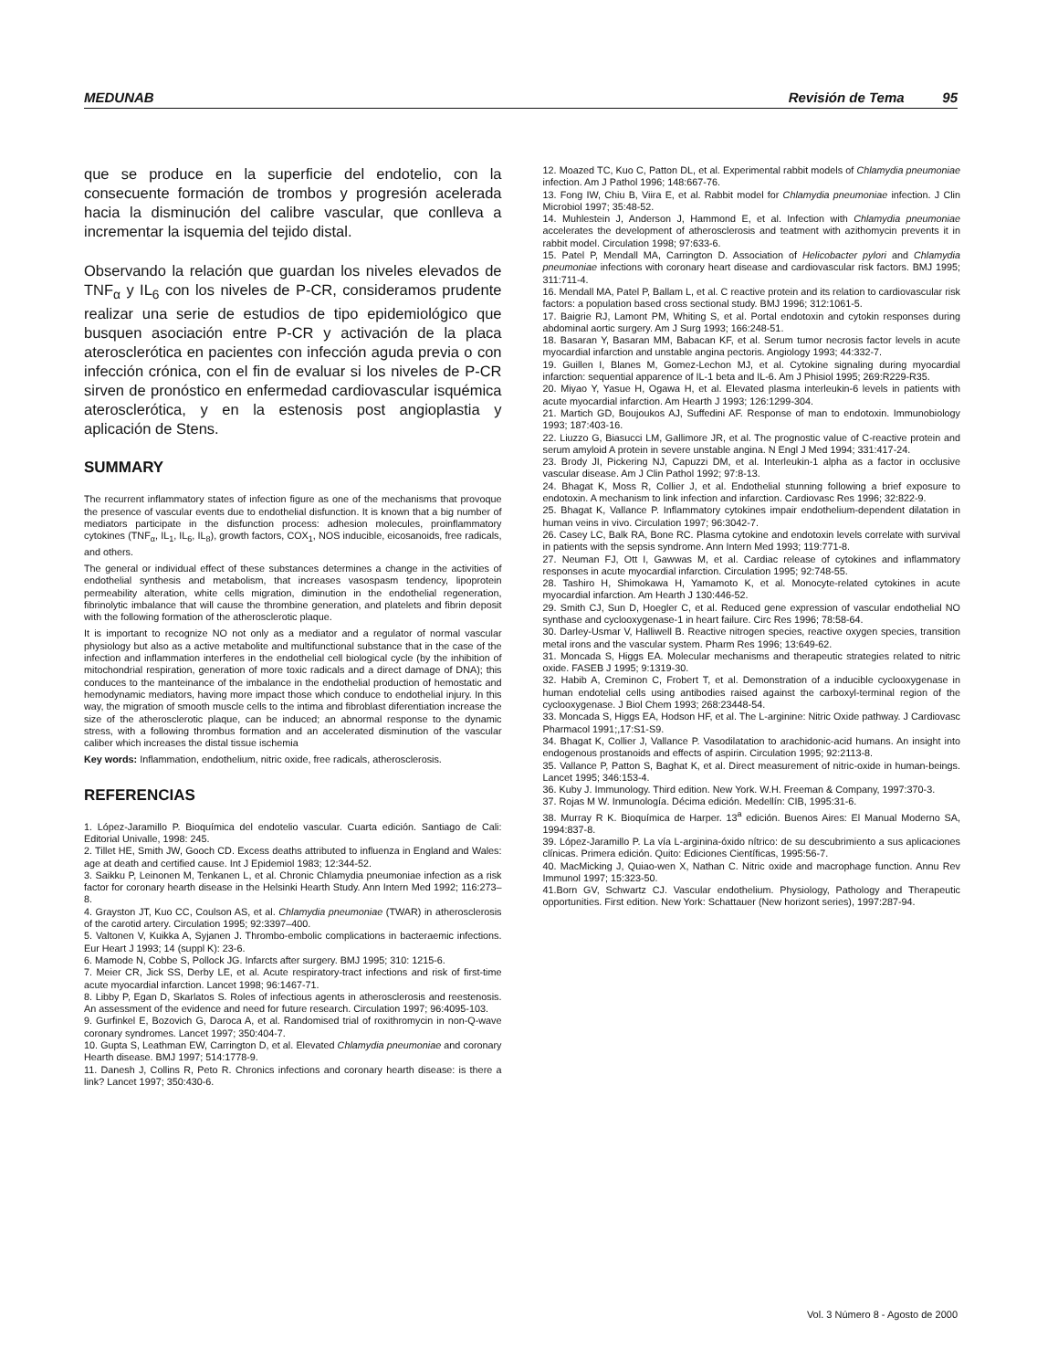MEDUNAB Revisión de Tema 95
que se produce en la superficie del endotelio, con la consecuente formación de trombos y progresión acelerada hacia la disminución del calibre vascular, que conlleva a incrementar la isquemia del tejido distal.
Observando la relación que guardan los niveles elevados de TNF<sub>α</sub> y IL<sub>6</sub> con los niveles de P-CR, consideramos prudente realizar una serie de estudios de tipo epidemiológico que busquen asociación entre P-CR y activación de la placa aterosclerótica en pacientes con infección aguda previa o con infección crónica, con el fin de evaluar si los niveles de P-CR sirven de pronóstico en enfermedad cardiovascular isquémica aterosclerótica, y en la estenosis post angioplastia y aplicación de Stens.
SUMMARY
The recurrent inflammatory states of infection figure as one of the mechanisms that provoque the presence of vascular events due to endothelial disfunction. It is known that a big number of mediators participate in the disfunction process: adhesion molecules, proinflammatory cytokines (TNF<sub>α</sub>, IL<sub>1</sub>, IL<sub>6</sub>, IL<sub>8</sub>), growth factors, COX<sub>1</sub>, NOS inducible, eicosanoids, free radicals, and others.
The general or individual effect of these substances determines a change in the activities of endothelial synthesis and metabolism, that increases vasospasm tendency, lipoprotein permeability alteration, white cells migration, diminution in the endothelial regeneration, fibrinolytic imbalance that will cause the thrombine generation, and platelets and fibrin deposit with the following formation of the atherosclerotic plaque.
It is important to recognize NO not only as a mediator and a regulator of normal vascular physiology but also as a active metabolite and multifunctional substance that in the case of the infection and inflammation interferes in the endothelial cell biological cycle (by the inhibition of mitochondrial respiration, generation of more toxic radicals and a direct damage of DNA); this conduces to the manteinance of the imbalance in the endothelial production of hemostatic and hemodynamic mediators, having more impact those which conduce to endothelial injury. In this way, the migration of smooth muscle cells to the intima and fibroblast diferentiation increase the size of the atherosclerotic plaque, can be induced; an abnormal response to the dynamic stress, with a following thrombus formation and an accelerated disminution of the vascular caliber which increases the distal tissue ischemia
Key words: Inflammation, endothelium, nitric oxide, free radicals, atherosclerosis.
REFERENCIAS
1. López-Jaramillo P. Bioquímica del endotelio vascular. Cuarta edición. Santiago de Cali: Editorial Univalle, 1998: 245.
2. Tillet HE, Smith JW, Gooch CD. Excess deaths attributed to influenza in England and Wales: age at death and certified cause. Int J Epidemiol 1983; 12:344-52.
3. Saikku P, Leinonen M, Tenkanen L, et al. Chronic Chlamydia pneumoniae infection as a risk factor for coronary hearth disease in the Helsinki Hearth Study. Ann Intern Med 1992; 116:273–8.
4. Grayston JT, Kuo CC, Coulson AS, et al. Chlamydia pneumoniae (TWAR) in atherosclerosis of the carotid artery. Circulation 1995; 92:3397–400.
5. Valtonen V, Kuikka A, Syjanen J. Thrombo-embolic complications in bacteraemic infections. Eur Heart J 1993; 14 (suppl K): 23-6.
6. Mamode N, Cobbe S, Pollock JG. Infarcts after surgery. BMJ 1995; 310: 1215-6.
7. Meier CR, Jick SS, Derby LE, et al. Acute respiratory-tract infections and risk of first-time acute myocardial infarction. Lancet 1998; 96:1467-71.
8. Libby P, Egan D, Skarlatos S. Roles of infectious agents in atherosclerosis and reestenosis. An assessment of the evidence and need for future research. Circulation 1997; 96:4095-103.
9. Gurfinkel E, Bozovich G, Daroca A, et al. Randomised trial of roxithromycin in non-Q-wave coronary syndromes. Lancet 1997; 350:404-7.
10. Gupta S, Leathman EW, Carrington D, et al. Elevated Chlamydia pneumoniae and coronary Hearth disease. BMJ 1997; 514:1778-9.
11. Danesh J, Collins R, Peto R. Chronics infections and coronary hearth disease: is there a link? Lancet 1997; 350:430-6.
12. Moazed TC, Kuo C, Patton DL, et al. Experimental rabbit models of Chlamydia pneumoniae infection. Am J Pathol 1996; 148:667-76.
13. Fong IW, Chiu B, Viira E, et al. Rabbit model for Chlamydia pneumoniae infection. J Clin Microbiol 1997; 35:48-52.
14. Muhlestein J, Anderson J, Hammond E, et al. Infection with Chlamydia pneumoniae accelerates the development of atherosclerosis and teatment with azithomycin prevents it in rabbit model. Circulation 1998; 97:633-6.
15. Patel P, Mendall MA, Carrington D. Association of Helicobacter pylori and Chlamydia pneumoniae infections with coronary heart disease and cardiovascular risk factors. BMJ 1995; 311:711-4.
16. Mendall MA, Patel P, Ballam L, et al. C reactive protein and its relation to cardiovascular risk factors: a population based cross sectional study. BMJ 1996; 312:1061-5.
17. Baigrie RJ, Lamont PM, Whiting S, et al. Portal endotoxin and cytokin responses during abdominal aortic surgery. Am J Surg 1993; 166:248-51.
18. Basaran Y, Basaran MM, Babacan KF, et al. Serum tumor necrosis factor levels in acute myocardial infarction and unstable angina pectoris. Angiology 1993; 44:332-7.
19. Guillen I, Blanes M, Gomez-Lechon MJ, et al. Cytokine signaling during myocardial infarction: sequential apparence of IL-1 beta and IL-6. Am J Phisiol 1995; 269:R229-R35.
20. Miyao Y, Yasue H, Ogawa H, et al. Elevated plasma interleukin-6 levels in patients with acute myocardial infarction. Am Hearth J 1993; 126:1299-304.
21. Martich GD, Boujoukos AJ, Suffedini AF. Response of man to endotoxin. Immunobiology 1993; 187:403-16.
22. Liuzzo G, Biasucci LM, Gallimore JR, et al. The prognostic value of C-reactive protein and serum amyloid A protein in severe unstable angina. N Engl J Med 1994; 331:417-24.
23. Brody JI, Pickering NJ, Capuzzi DM, et al. Interleukin-1 alpha as a factor in occlusive vascular disease. Am J Clin Pathol 1992; 97:8-13.
24. Bhagat K, Moss R, Collier J, et al. Endothelial stunning following a brief exposure to endotoxin. A mechanism to link infection and infarction. Cardiovasc Res 1996; 32:822-9.
25. Bhagat K, Vallance P. Inflammatory cytokines impair endothelium-dependent dilatation in human veins in vivo. Circulation 1997; 96:3042-7.
26. Casey LC, Balk RA, Bone RC. Plasma cytokine and endotoxin levels correlate with survival in patients with the sepsis syndrome. Ann Intern Med 1993; 119:771-8.
27. Neuman FJ, Ott I, Gawwas M, et al. Cardiac release of cytokines and inflammatory responses in acute myocardial infarction. Circulation 1995; 92:748-55.
28. Tashiro H, Shimokawa H, Yamamoto K, et al. Monocyte-related cytokines in acute myocardial infarction. Am Hearth J 130:446-52.
29. Smith CJ, Sun D, Hoegler C, et al. Reduced gene expression of vascular endothelial NO synthase and cyclooxygenase-1 in heart failure. Circ Res 1996; 78:58-64.
30. Darley-Usmar V, Halliwell B. Reactive nitrogen species, reactive oxygen species, transition metal irons and the vascular system. Pharm Res 1996; 13:649-62.
31. Moncada S, Higgs EA. Molecular mechanisms and therapeutic strategies related to nitric oxide. FASEB J 1995; 9:1319-30.
32. Habib A, Creminon C, Frobert T, et al. Demonstration of a inducible cyclooxygenase in human endotelial cells using antibodies raised against the carboxyl-terminal region of the cyclooxygenase. J Biol Chem 1993; 268:23448-54.
33. Moncada S, Higgs EA, Hodson HF, et al. The L-arginine: Nitric Oxide pathway. J Cardiovasc Pharmacol 1991;,17:S1-S9.
34. Bhagat K, Collier J, Vallance P. Vasodilatation to arachidonic-acid humans. An insight into endogenous prostanoids and effects of aspirin. Circulation 1995; 92:2113-8.
35. Vallance P, Patton S, Baghat K, et al. Direct measurement of nitric-oxide in human-beings. Lancet 1995; 346:153-4.
36. Kuby J. Immunology. Third edition. New York. W.H. Freeman & Company, 1997:370-3.
37. Rojas M W. Inmunología. Décima edición. Medellín: CIB, 1995:31-6.
38. Murray R K. Bioquímica de Harper. 13<sup>a</sup> edición. Buenos Aires: El Manual Moderno SA, 1994:837-8.
39. López-Jaramillo P. La vía L-arginina-óxido nítrico: de su descubrimiento a sus aplicaciones clínicas. Primera edición. Quito: Ediciones Científicas, 1995:56-7.
40. MacMicking J, Quiao-wen X, Nathan C. Nitric oxide and macrophage function. Annu Rev Immunol 1997; 15:323-50.
41.Born GV, Schwartz CJ. Vascular endothelium. Physiology, Pathology and Therapeutic opportunities. First edition. New York: Schattauer (New horizont series), 1997:287-94.
Vol. 3 Número 8 - Agosto de 2000